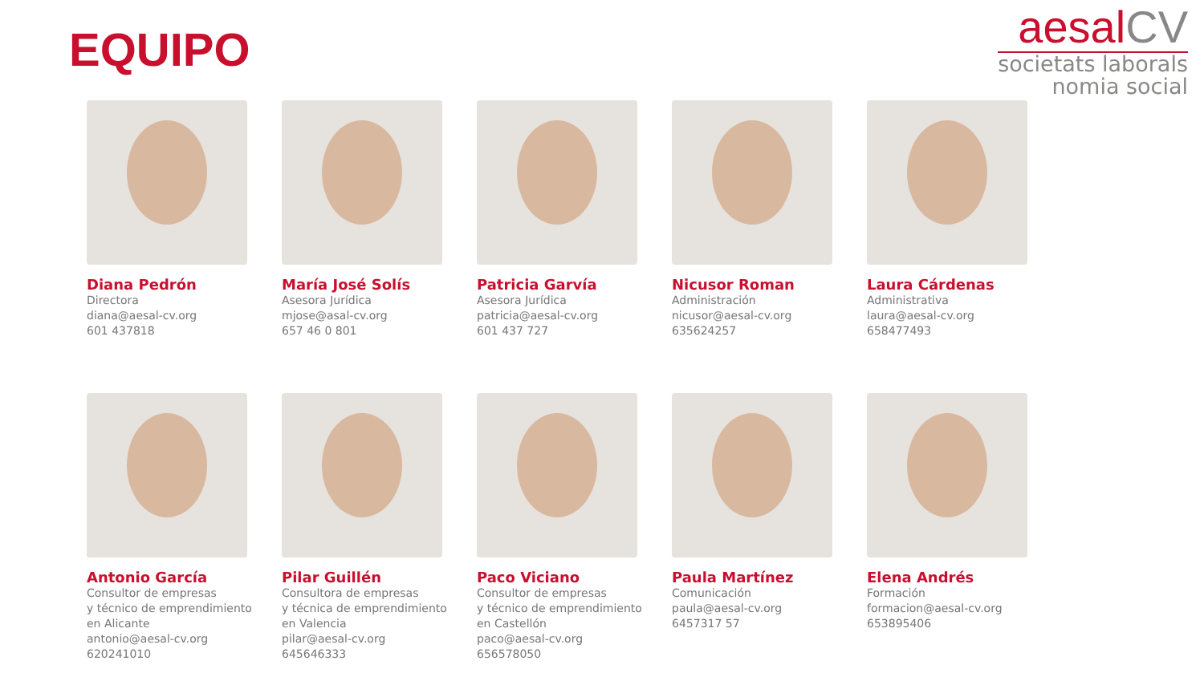EQUIPO
aesalCV
societats laborals
nomia social
Diana Pedrón
Directora
diana@aesal-cv.org
601 437818
María José Solís
Asesora Jurídica
mjose@asal-cv.org
657 46 0 801
Patricia Garvía
Asesora Jurídica
patricia@aesal-cv.org
601 437 727
Nicusor Roman
Administración
nicusor@aesal-cv.org
635624257
Laura Cárdenas
Administrativa
laura@aesal-cv.org
658477493
Antonio García
Consultor de empresas
y técnico de emprendimiento
en Alicante
antonio@aesal-cv.org
620241010
Pilar Guillén
Consultora de empresas
y técnica de emprendimiento
en Valencia
pilar@aesal-cv.org
645646333
Paco Viciano
Consultor de empresas
y técnico de emprendimiento
en Castellón
paco@aesal-cv.org
656578050
Paula Martínez
Comunicación
paula@aesal-cv.org
6457317 57
Elena Andrés
Formación
formacion@aesal-cv.org
653895406